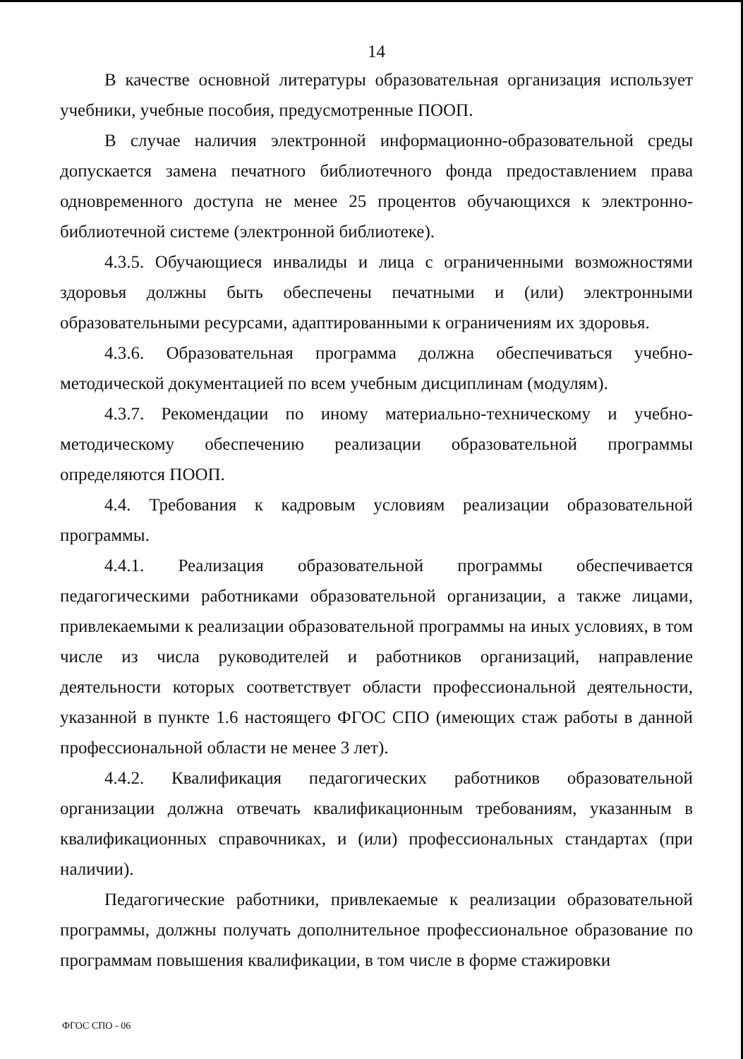14
В качестве основной литературы образовательная организация использует учебники, учебные пособия, предусмотренные ПООП.
В случае наличия электронной информационно-образовательной среды допускается замена печатного библиотечного фонда предоставлением права одновременного доступа не менее 25 процентов обучающихся к электронно-библиотечной системе (электронной библиотеке).
4.3.5. Обучающиеся инвалиды и лица с ограниченными возможностями здоровья должны быть обеспечены печатными и (или) электронными образовательными ресурсами, адаптированными к ограничениям их здоровья.
4.3.6. Образовательная программа должна обеспечиваться учебно-методической документацией по всем учебным дисциплинам (модулям).
4.3.7. Рекомендации по иному материально-техническому и учебно-методическому обеспечению реализации образовательной программы определяются ПООП.
4.4. Требования к кадровым условиям реализации образовательной программы.
4.4.1. Реализация образовательной программы обеспечивается педагогическими работниками образовательной организации, а также лицами, привлекаемыми к реализации образовательной программы на иных условиях, в том числе из числа руководителей и работников организаций, направление деятельности которых соответствует области профессиональной деятельности, указанной в пункте 1.6 настоящего ФГОС СПО (имеющих стаж работы в данной профессиональной области не менее 3 лет).
4.4.2. Квалификация педагогических работников образовательной организации должна отвечать квалификационным требованиям, указанным в квалификационных справочниках, и (или) профессиональных стандартах (при наличии).
Педагогические работники, привлекаемые к реализации образовательной программы, должны получать дополнительное профессиональное образование по программам повышения квалификации, в том числе в форме стажировки
ФГОС СПО - 06